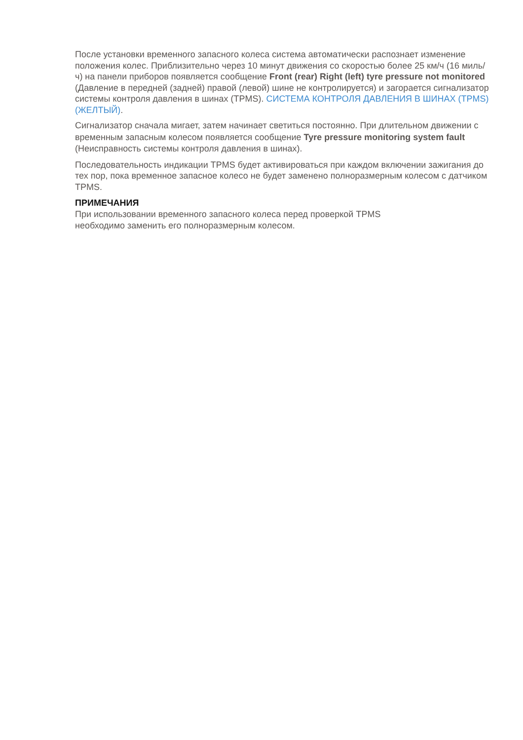После установки временного запасного колеса система автоматически распознает изменение положения колес. Приблизительно через 10 минут движения со скоростью более 25 км/ч (16 миль/ч) на панели приборов появляется сообщение Front (rear) Right (left) tyre pressure not monitored (Давление в передней (задней) правой (левой) шине не контролируется) и загорается сигнализатор системы контроля давления в шинах (TPMS). СИСТЕМА КОНТРОЛЯ ДАВЛЕНИЯ В ШИНАХ (TPMS) (ЖЕЛТЫЙ).
Сигнализатор сначала мигает, затем начинает светиться постоянно. При длительном движении с временным запасным колесом появляется сообщение Tyre pressure monitoring system fault (Неисправность системы контроля давления в шинах).
Последовательность индикации TPMS будет активироваться при каждом включении зажигания до тех пор, пока временное запасное колесо не будет заменено полноразмерным колесом с датчиком TPMS.
ПРИМЕЧАНИЯ
При использовании временного запасного колеса перед проверкой TPMS
необходимо заменить его полноразмерным колесом.